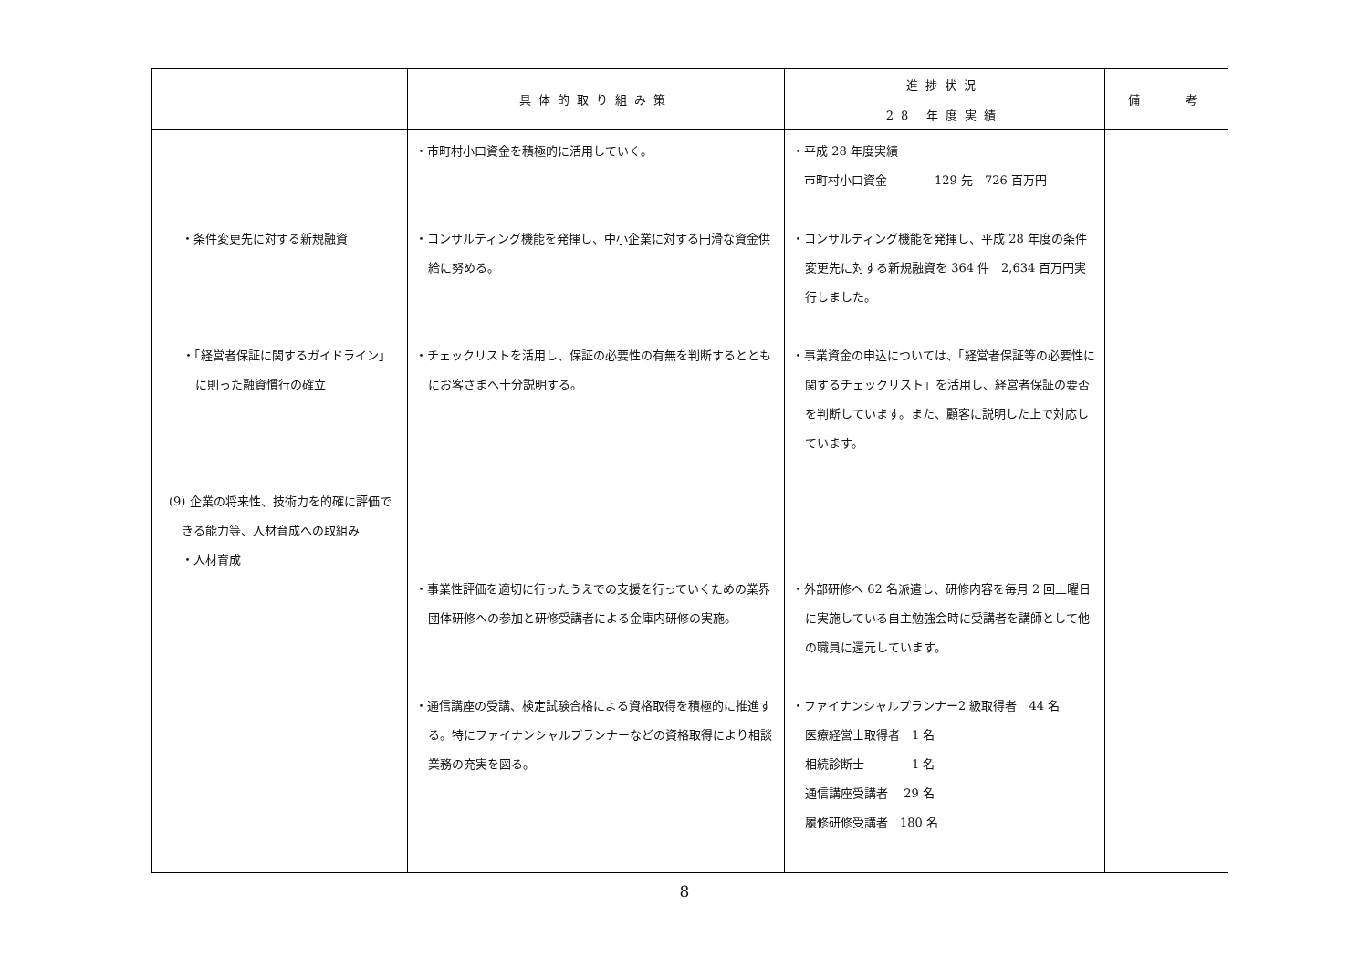| | 具体的取り組み策 | 進捗状況 | 備 考 |
| --- | --- | --- | --- |
| | | 28 年度実績 | |
| ・条件変更先に対する新規融資 ・「経営者保証に関するガイドライン」に則った融資慣行の確立 (9) 企業の将来性、技術力を的確に評価できる能力等、人材育成への取組み ・人材育成 | ・市町村小口資金を積極的に活用していく。 ・コンサルティング機能を発揮し、中小企業に対する円滑な資金供給に努める。 ・チェックリストを活用し、保証の必要性の有無を判断するとともにお客さまへ十分説明する。 ・事業性評価を適切に行ったうえでの支援を行っていくための業界団体研修への参加と研修受講者による金庫内研修の実施。 ・通信講座の受講、検定試験合格による資格取得を積極的に推進する。特にファイナンシャルプランナーなどの資格取得により相談業務の充実を図る。 | ・平成 28 年度実績 市町村小口資金 129 先 726 百万円 ・コンサルティング機能を発揮し、平成 28 年度の条件変更先に対する新規融資を 364 件 2,634 百万円実行しました。 ・事業資金の申込については、「経営者保証等の必要性に関するチェックリスト」を活用し、経営者保証の要否を判断しています。また、顧客に説明した上で対応しています。 ・外部研修へ 62 名派遣し、研修内容を毎月 2 回土曜日に実施している自主勉強会時に受講者を講師として他の職員に還元しています。 ・ファイナンシャルプランナー2 級取得者 44 名 医療経営士取得者 1 名 相続診断士 1 名 通信講座受講者 29 名 履修研修受講者 180 名 | |
8